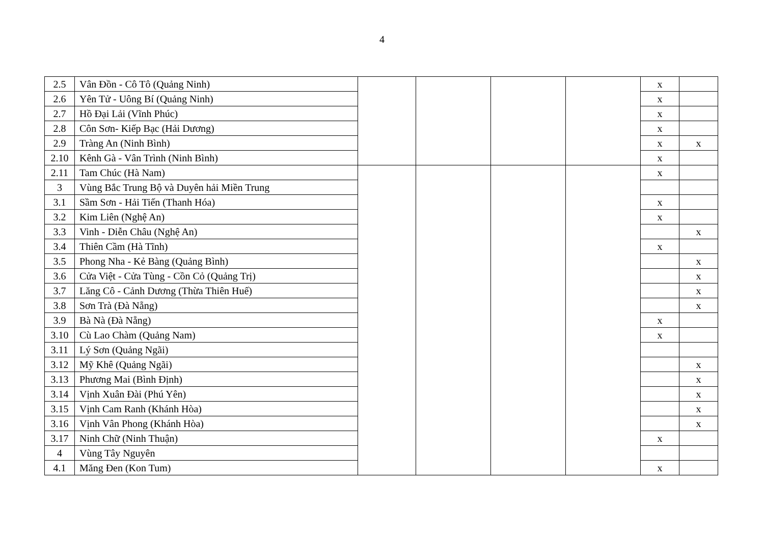4
| 2.5 | Vân Đồn - Cô Tô (Quảng Ninh) | | | | | x | |
| 2.6 | Yên Tử - Uông Bí (Quảng Ninh) | | | | | x | |
| 2.7 | Hồ Đại Lải (Vĩnh Phúc) | | | | | x | |
| 2.8 | Côn Sơn- Kiếp Bạc (Hải Dương) | | | | | x | |
| 2.9 | Tràng An (Ninh Bình) | | | | | x | x |
| 2.10 | Kênh Gà - Vân Trình (Ninh Bình) | | | | | x | |
| 2.11 | Tam Chúc (Hà Nam) | | | | | x | |
| 3 | Vùng Bắc Trung Bộ và Duyên hải Miền Trung | | | | | | |
| 3.1 | Sầm Sơn - Hải Tiến (Thanh Hóa) | | | | | x | |
| 3.2 | Kim Liên (Nghệ An) | | | | | x | |
| 3.3 | Vinh - Diễn Châu (Nghệ An) | | | | | | x |
| 3.4 | Thiên Cầm (Hà Tĩnh) | | | | | x | |
| 3.5 | Phong Nha - Kẻ Bàng (Quảng Bình) | | | | | | x |
| 3.6 | Cửa Việt - Cửa Tùng - Cồn Cỏ (Quảng Trị) | | | | | | x |
| 3.7 | Lăng Cô - Cảnh Dương (Thừa Thiên Huế) | | | | | | x |
| 3.8 | Sơn Trà (Đà Nẵng) | | | | | | x |
| 3.9 | Bà Nà (Đà Nẵng) | | | | | x | |
| 3.10 | Cù Lao Chàm (Quảng Nam) | | | | | x | |
| 3.11 | Lý Sơn (Quảng Ngãi) | | | | | | |
| 3.12 | Mỹ Khê (Quảng Ngãi) | | | | | | x |
| 3.13 | Phương Mai (Bình Định) | | | | | | x |
| 3.14 | Vịnh Xuân Đài (Phú Yên) | | | | | | x |
| 3.15 | Vịnh Cam Ranh (Khánh Hòa) | | | | | | x |
| 3.16 | Vịnh Vân Phong (Khánh Hòa) | | | | | | x |
| 3.17 | Ninh Chữ (Ninh Thuận) | | | | | x | |
| 4 | Vùng Tây Nguyên | | | | | | |
| 4.1 | Măng Đen (Kon Tum) | | | | | x | |